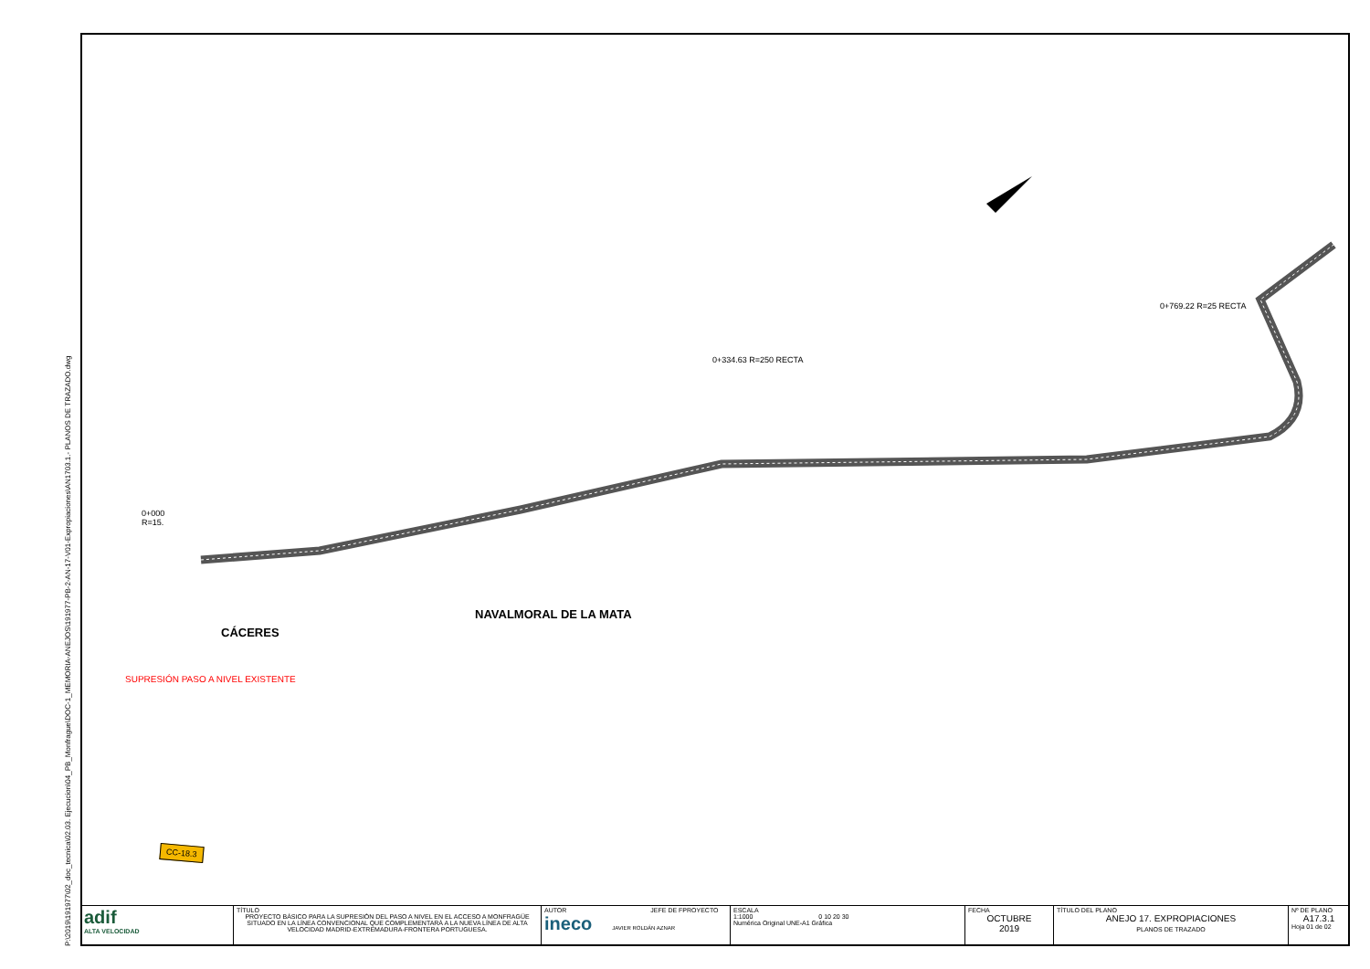P:\2019\191977\02_doc_tecnica\02.03. Ejecucion\04_PB_Monfrague\DOC-1_MEMORIA-ANEJOS\191977-PB-2-AN-17-V01-Expropiaciones\AN1703.1.- PLANOS DE TRAZADO.dwg
NAVALMORAL DE LA MATA
CÁCERES
SUPRESIÓN PASO A NIVEL EXISTENTE
CC-18.3
0+000
R=15.
0+334.63 R=250 RECTA
0+769.22 R=25 RECTA
| adif ALTA VELOCIDAD | TÍTULO PROYECTO BÁSICO PARA LA SUPRESIÓN DEL PASO A NIVEL EN EL ACCESO A MONFRAGÜE SITUADO EN LA LÍNEA CONVENCIONAL QUE COMPLEMENTARÁ A LA NUEVA LÍNEA DE ALTA VELOCIDAD MADRID-EXTREMADURA-FRONTERA PORTUGUESA. | AUTOR JEFE DE FPROYECTO ineco JAVIER ROLDÁN AZNAR | ESCALA 1:1000 0 10 20 30 Numérica Original UNE-A1 Gráfica | FECHA OCTUBRE 2019 | TÍTULO DEL PLANO ANEJO 17. EXPROPIACIONES PLANOS DE TRAZADO | Nº DE PLANO A17.3.1 Hoja 01 de 02 |